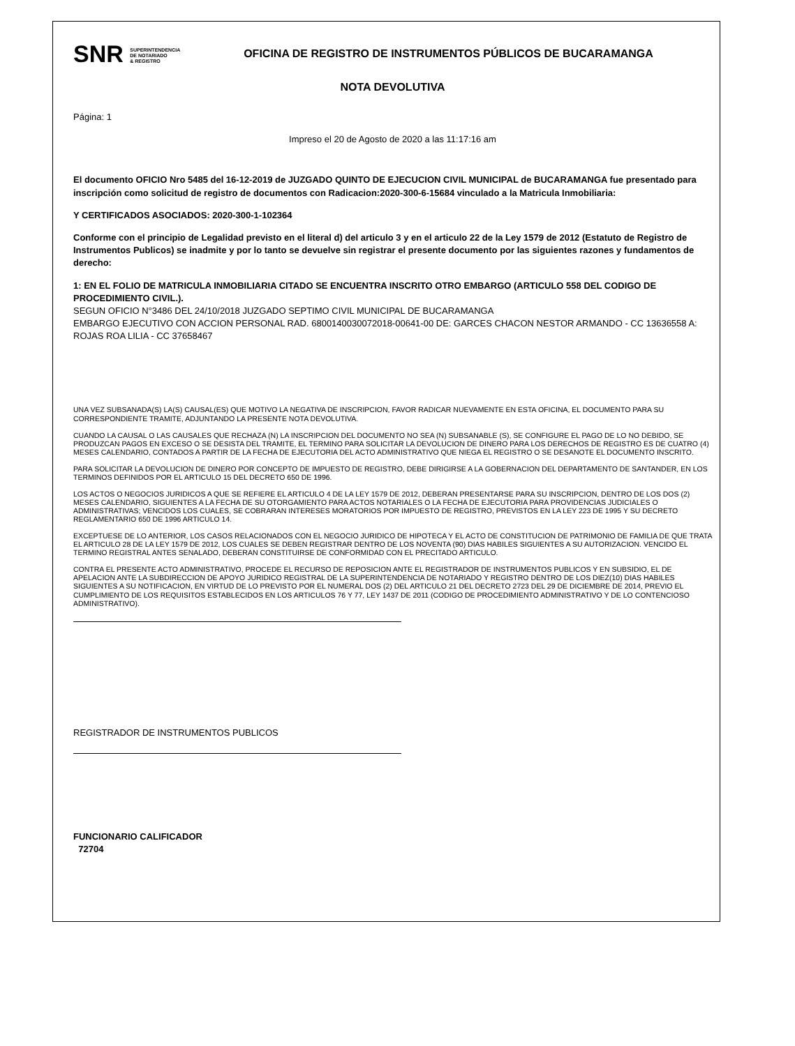SNR SUPERINTENDENCIA
DE NOTARIADO
& REGISTRO
OFICINA DE REGISTRO DE INSTRUMENTOS PÚBLICOS DE BUCARAMANGA
NOTA DEVOLUTIVA
Página: 1
Impreso el 20 de Agosto de 2020 a las 11:17:16 am
El documento OFICIO Nro 5485 del 16-12-2019 de JUZGADO QUINTO DE EJECUCION CIVIL MUNICIPAL de BUCARAMANGA fue presentado para inscripción como solicitud de registro de documentos con Radicacion:2020-300-6-15684 vinculado a la Matricula Inmobiliaria:
Y CERTIFICADOS ASOCIADOS: 2020-300-1-102364
Conforme con el principio de Legalidad previsto en el literal d) del articulo 3 y en el articulo 22 de la Ley 1579 de 2012 (Estatuto de Registro de Instrumentos Publicos) se inadmite y por lo tanto se devuelve sin registrar el presente documento por las siguientes razones y fundamentos de derecho:
1: EN EL FOLIO DE MATRICULA INMOBILIARIA CITADO SE ENCUENTRA INSCRITO OTRO EMBARGO (ARTICULO 558 DEL CODIGO DE PROCEDIMIENTO CIVIL.).
SEGUN OFICIO N°3486 DEL 24/10/2018 JUZGADO SEPTIMO CIVIL MUNICIPAL DE BUCARAMANGA
EMBARGO EJECUTIVO CON ACCION PERSONAL RAD. 6800140030072018-00641-00 DE: GARCES CHACON NESTOR ARMANDO - CC 13636558 A: ROJAS ROA LILIA - CC 37658467
UNA VEZ SUBSANADA(S) LA(S) CAUSAL(ES) QUE MOTIVO LA NEGATIVA DE INSCRIPCION, FAVOR RADICAR NUEVAMENTE EN ESTA OFICINA, EL DOCUMENTO PARA SU CORRESPONDIENTE TRAMITE, ADJUNTANDO LA PRESENTE NOTA DEVOLUTIVA.
CUANDO LA CAUSAL O LAS CAUSALES QUE RECHAZA (N) LA INSCRIPCION DEL DOCUMENTO NO SEA (N) SUBSANABLE (S), SE CONFIGURE EL PAGO DE LO NO DEBIDO, SE PRODUZCAN PAGOS EN EXCESO O SE DESISTA DEL TRAMITE, EL TERMINO PARA SOLICITAR LA DEVOLUCION DE DINERO PARA LOS DERECHOS DE REGISTRO ES DE CUATRO (4) MESES CALENDARIO, CONTADOS A PARTIR DE LA FECHA DE EJECUTORIA DEL ACTO ADMINISTRATIVO QUE NIEGA EL REGISTRO O SE DESANOTE EL DOCUMENTO INSCRITO.
PARA SOLICITAR LA DEVOLUCION DE DINERO POR CONCEPTO DE IMPUESTO DE REGISTRO, DEBE DIRIGIRSE A LA GOBERNACION DEL DEPARTAMENTO DE SANTANDER, EN LOS TERMINOS DEFINIDOS POR EL ARTICULO 15 DEL DECRETO 650 DE 1996.
LOS ACTOS O NEGOCIOS JURIDICOS A QUE SE REFIERE EL ARTICULO 4 DE LA LEY 1579 DE 2012, DEBERAN PRESENTARSE PARA SU INSCRIPCION, DENTRO DE LOS DOS (2) MESES CALENDARIO, SIGUIENTES A LA FECHA DE SU OTORGAMIENTO PARA ACTOS NOTARIALES O LA FECHA DE EJECUTORIA PARA PROVIDENCIAS JUDICIALES O ADMINISTRATIVAS; VENCIDOS LOS CUALES, SE COBRARAN INTERESES MORATORIOS POR IMPUESTO DE REGISTRO, PREVISTOS EN LA LEY 223 DE 1995 Y SU DECRETO REGLAMENTARIO 650 DE 1996 ARTICULO 14.
EXCEPTUESE DE LO ANTERIOR, LOS CASOS RELACIONADOS CON EL NEGOCIO JURIDICO DE HIPOTECA Y EL ACTO DE CONSTITUCION DE PATRIMONIO DE FAMILIA DE QUE TRATA EL ARTICULO 28 DE LA LEY 1579 DE 2012, LOS CUALES SE DEBEN REGISTRAR DENTRO DE LOS NOVENTA (90) DIAS HABILES SIGUIENTES A SU AUTORIZACION. VENCIDO EL TERMINO REGISTRAL ANTES SENALADO, DEBERAN CONSTITUIRSE DE CONFORMIDAD CON EL PRECITADO ARTICULO.
CONTRA EL PRESENTE ACTO ADMINISTRATIVO, PROCEDE EL RECURSO DE REPOSICION ANTE EL REGISTRADOR DE INSTRUMENTOS PUBLICOS Y EN SUBSIDIO, EL DE APELACION ANTE LA SUBDIRECCION DE APOYO JURIDICO REGISTRAL DE LA SUPERINTENDENCIA DE NOTARIADO Y REGISTRO DENTRO DE LOS DIEZ(10) DIAS HABILES SIGUIENTES A SU NOTIFICACION, EN VIRTUD DE LO PREVISTO POR EL NUMERAL DOS (2) DEL ARTICULO 21 DEL DECRETO 2723 DEL 29 DE DICIEMBRE DE 2014, PREVIO EL CUMPLIMIENTO DE LOS REQUISITOS ESTABLECIDOS EN LOS ARTICULOS 76 Y 77, LEY 1437 DE 2011 (CODIGO DE PROCEDIMIENTO ADMINISTRATIVO Y DE LO CONTENCIOSO ADMINISTRATIVO).
REGISTRADOR DE INSTRUMENTOS PUBLICOS
FUNCIONARIO CALIFICADOR
72704